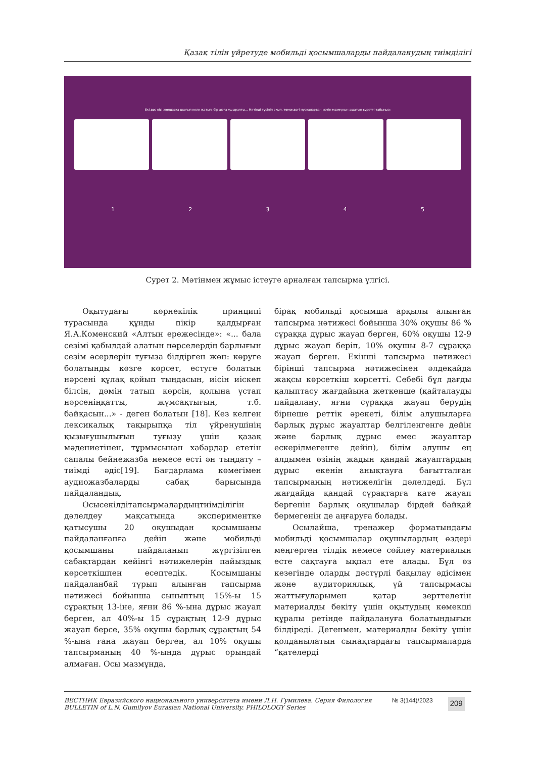Қазақ тілін үйретуде мобильді қосымшаларды пайдаланудың тиімділігі
Екі дос кісі жолдасқа шығып келе жатып, бір аюға ұшырапты... Мәтінді түсініп оқып, төмендегі нұсқалардан мәтін мазмұнын ашатын суретті табыңыз:
1 2 3 4 5
Сурет 2. Мәтінмен жұмыс істеуге арналған тапсырма үлгісі.
Оқытудағы көрнекілік принципі турасында құнды пікір қалдырған Я.А.Коменский «Алтын ережесінде»: «... бала сезімі қабылдай алатын нәрселердің барлығын сезім әсерлерін туғыза білдірген жөн: көруге болатынды көзге көрсет, естуге болатын нәрсені құлақ қойып тыңдасын, иісін иіскеп білсін, дәмін татып көрсін, қолына ұстап нәрсеніңқатты, жұмсақтығын, т.б. байқасын...» - деген болатын [18]. Кез келген лексикалық тақырыпқа тіл үйренушінің қызығушылығын туғызу үшін қазақ мәдениетінен, тұрмысынан хабардар ететін сапалы бейнежазба немесе есті ән тыңдату – тиімді әдіс[19]. Бағдарлама көмегімен аудиожазбаларды сабақ барысында пайдаландық.
Осысекілдітапсырмалардыңтиімділігін дәлелдеу мақсатында экспериментке қатысушы 20 оқушыдан қосымшаны пайдаланғанға дейін және мобильді қосымшаны пайдаланып жүргізілген сабақтардан кейінгі нәтижелерін пайыздық көрсеткішпен есептедік. Қосымшаны пайдаланбай тұрып алынған тапсырма нәтижесі бойынша сыныптың 15%-ы 15 сұрақтың 13-іне, яғни 86 %-ына дұрыс жауап берген, ал 40%-ы 15 сұрақтың 12-9 дұрыс жауап берсе, 35% оқушы барлық сұрақтың 54 %-ына ғана жауап берген, ал 10% оқушы тапсырманың 40 %-ында дұрыс орындай алмаған. Осы мазмұнда,
бірақ мобильді қосымша арқылы алынған тапсырма нәтижесі бойынша 30% оқушы 86 % сұраққа дұрыс жауап берген, 60% оқушы 12-9 дұрыс жауап беріп, 10% оқушы 8-7 сұраққа жауап берген. Екінші тапсырма нәтижесі бірінші тапсырма нәтижесінен әлдеқайда жақсы көрсеткіш көрсетті. Себебі бұл дағды қалыптасу жағдайына жеткенше (қайталауды пайдалану, яғни сұраққа жауап берудің бірнеше реттік әрекеті, білім алушыларға барлық дұрыс жауаптар белгіленгенге дейін және барлық дұрыс емес жауаптар ескерілмегенге дейін), білім алушы ең алдымен өзінің жадын қандай жауаптардың дұрыс екенін анықтауға бағытталған тапсырманың нәтижелігін дәлелдеді. Бұл жағдайда қандай сұрақтарға қате жауап бергенін барлық оқушылар бірдей байқай бермегенін де аңғаруға болады.
Осылайша, тренажер форматындағы мобильді қосымшалар оқушылардың өздері меңгерген тілдік немесе сөйлеу материалын есте сақтауға ықпал ете алады. Бұл өз кезегінде оларды дәстүрлі бақылау әдісімен және аудиториялық, үй тапсырмасы жаттығуларымен қатар зерттелетін материалды бекіту үшін оқытудың көмекші құралы ретінде пайдалануға болатындығын білдіреді. Дегенмен, материалды бекіту үшін қолданылатын сынақтардағы тапсырмаларда “қателерді
ВЕСТНИК Евразийского национального университета имени Л.Н. Гумилева. Серия Филология
BULLETIN of L.N. Gumilyov Eurasian National University. PHILOLOGY Series
№ 3(144)/2023
209